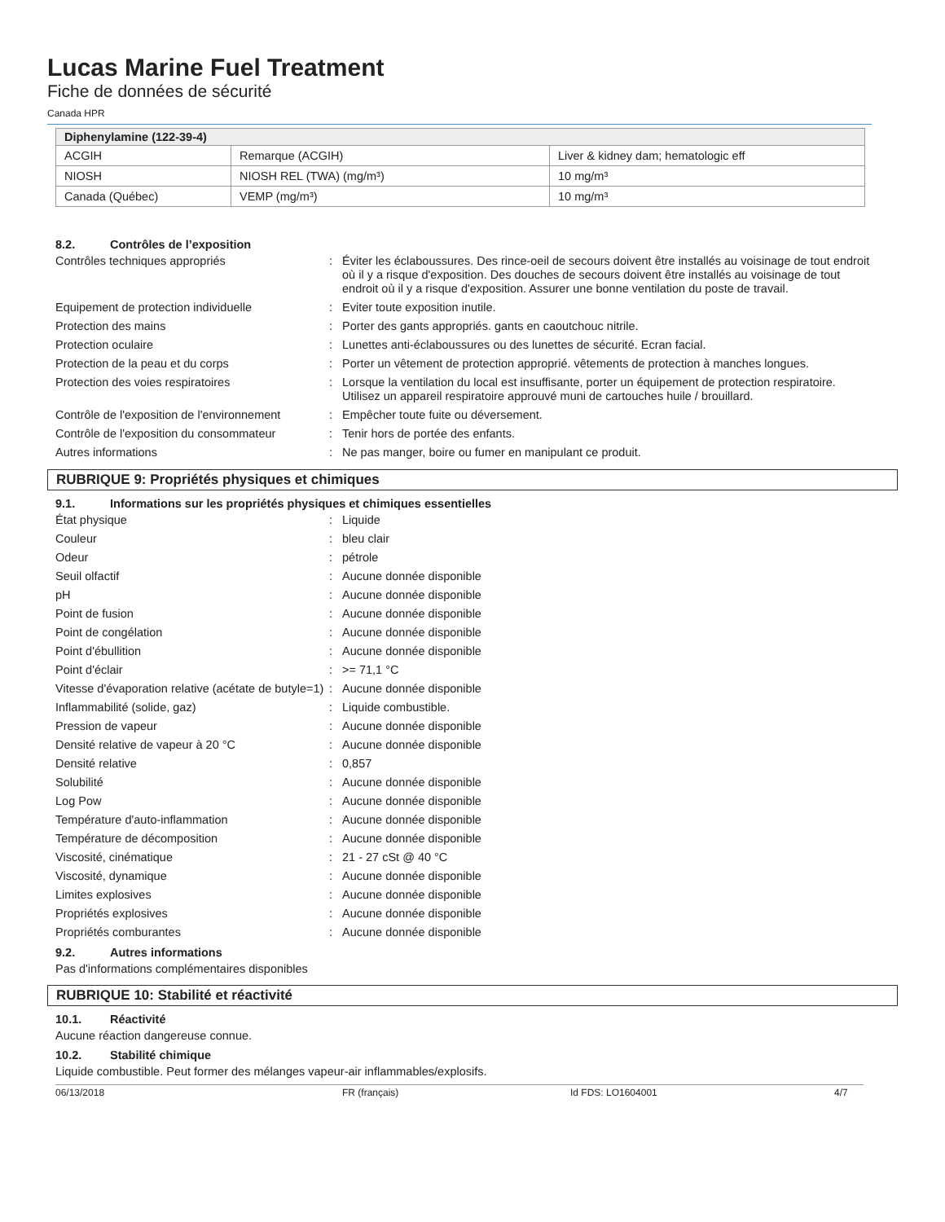Lucas Marine Fuel Treatment
Fiche de données de sécurité
Canada HPR
| Diphenylamine (122-39-4) | | |
| --- | --- | --- |
| ACGIH | Remarque (ACGIH) | Liver & kidney dam; hematologic eff |
| NIOSH | NIOSH REL (TWA) (mg/m³) | 10 mg/m³ |
| Canada (Québec) | VEMP (mg/m³) | 10 mg/m³ |
8.2. Contrôles de l’exposition
Contrôles techniques appropriés : Éviter les éclaboussures. Des rince-oeil de secours doivent être installés au voisinage de tout endroit où il y a risque d'exposition. Des douches de secours doivent être installés au voisinage de tout endroit où il y a risque d'exposition. Assurer une bonne ventilation du poste de travail.
Equipement de protection individuelle : Eviter toute exposition inutile.
Protection des mains : Porter des gants appropriés. gants en caoutchouc nitrile.
Protection oculaire : Lunettes anti-éclaboussures ou des lunettes de sécurité. Ecran facial.
Protection de la peau et du corps : Porter un vêtement de protection approprié. vêtements de protection à manches longues.
Protection des voies respiratoires : Lorsque la ventilation du local est insuffisante, porter un équipement de protection respiratoire. Utilisez un appareil respiratoire approuvé muni de cartouches huile / brouillard.
Contrôle de l'exposition de l'environnement
: Empêcher toute fuite ou déversement.
Contrôle de l'exposition du consommateur
: Tenir hors de portée des enfants.
Autres informations : Ne pas manger, boire ou fumer en manipulant ce produit.
RUBRIQUE 9: Propriétés physiques et chimiques
9.1. Informations sur les propriétés physiques et chimiques essentielles
État physique : Liquide
Couleur : bleu clair
Odeur : pétrole
Seuil olfactif : Aucune donnée disponible
pH : Aucune donnée disponible
Point de fusion : Aucune donnée disponible
Point de congélation : Aucune donnée disponible
Point d'ébullition : Aucune donnée disponible
Point d'éclair : >= 71,1 °C
Vitesse d'évaporation relative (acétate de butyle=1)
: Aucune donnée disponible
Inflammabilité (solide, gaz) : Liquide combustible.
Pression de vapeur : Aucune donnée disponible
Densité relative de vapeur à 20 °C : Aucune donnée disponible
Densité relative : 0,857
Solubilité : Aucune donnée disponible
Log Pow : Aucune donnée disponible
Température d'auto-inflammation : Aucune donnée disponible
Température de décomposition : Aucune donnée disponible
Viscosité, cinématique : 21 - 27 cSt @ 40 °C
Viscosité, dynamique : Aucune donnée disponible
Limites explosives : Aucune donnée disponible
Propriétés explosives : Aucune donnée disponible
Propriétés comburantes : Aucune donnée disponible
9.2. Autres informations
Pas d'informations complémentaires disponibles
RUBRIQUE 10: Stabilité et réactivité
10.1. Réactivité
Aucune réaction dangereuse connue.
10.2. Stabilité chimique
Liquide combustible. Peut former des mélanges vapeur-air inflammables/explosifs.
06/13/2018 FR (français) Id FDS: LO1604001 4/7